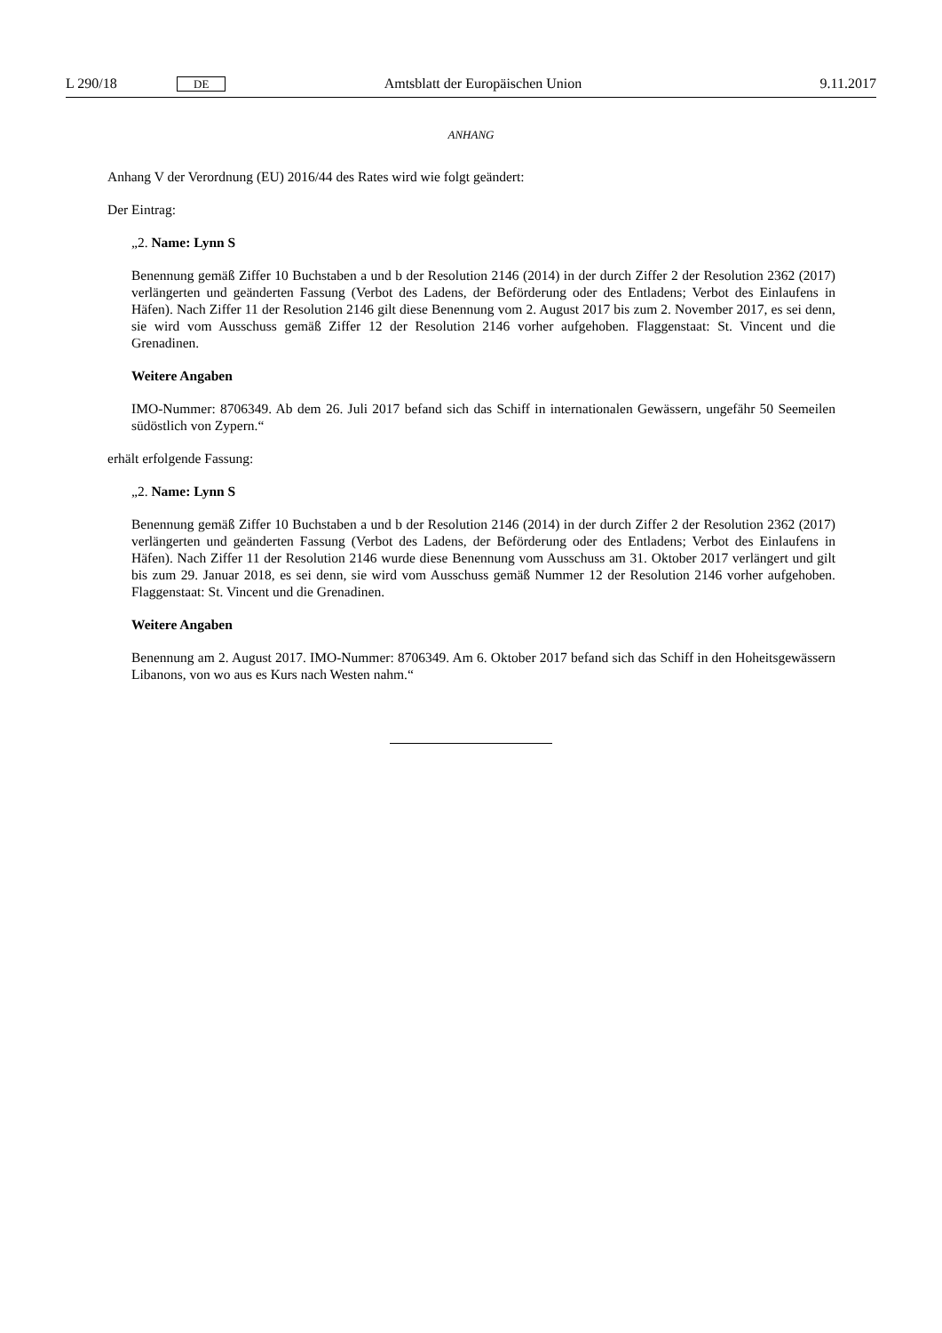L 290/18 DE Amtsblatt der Europäischen Union 9.11.2017
ANHANG
Anhang V der Verordnung (EU) 2016/44 des Rates wird wie folgt geändert:
Der Eintrag:
„2. Name: Lynn S
Benennung gemäß Ziffer 10 Buchstaben a und b der Resolution 2146 (2014) in der durch Ziffer 2 der Resolution 2362 (2017) verlängerten und geänderten Fassung (Verbot des Ladens, der Beförderung oder des Entladens; Verbot des Einlaufens in Häfen). Nach Ziffer 11 der Resolution 2146 gilt diese Benennung vom 2. August 2017 bis zum 2. November 2017, es sei denn, sie wird vom Ausschuss gemäß Ziffer 12 der Resolution 2146 vorher aufgehoben. Flaggenstaat: St. Vincent und die Grenadinen.
Weitere Angaben
IMO-Nummer: 8706349. Ab dem 26. Juli 2017 befand sich das Schiff in internationalen Gewässern, ungefähr 50 Seemeilen südöstlich von Zypern.“
erhält erfolgende Fassung:
„2. Name: Lynn S
Benennung gemäß Ziffer 10 Buchstaben a und b der Resolution 2146 (2014) in der durch Ziffer 2 der Resolution 2362 (2017) verlängerten und geänderten Fassung (Verbot des Ladens, der Beförderung oder des Entladens; Verbot des Einlaufens in Häfen). Nach Ziffer 11 der Resolution 2146 wurde diese Benennung vom Ausschuss am 31. Oktober 2017 verlängert und gilt bis zum 29. Januar 2018, es sei denn, sie wird vom Ausschuss gemäß Nummer 12 der Resolution 2146 vorher aufgehoben. Flaggenstaat: St. Vincent und die Grenadinen.
Weitere Angaben
Benennung am 2. August 2017. IMO-Nummer: 8706349. Am 6. Oktober 2017 befand sich das Schiff in den Hoheitsgewässern Libanons, von wo aus es Kurs nach Westen nahm.“